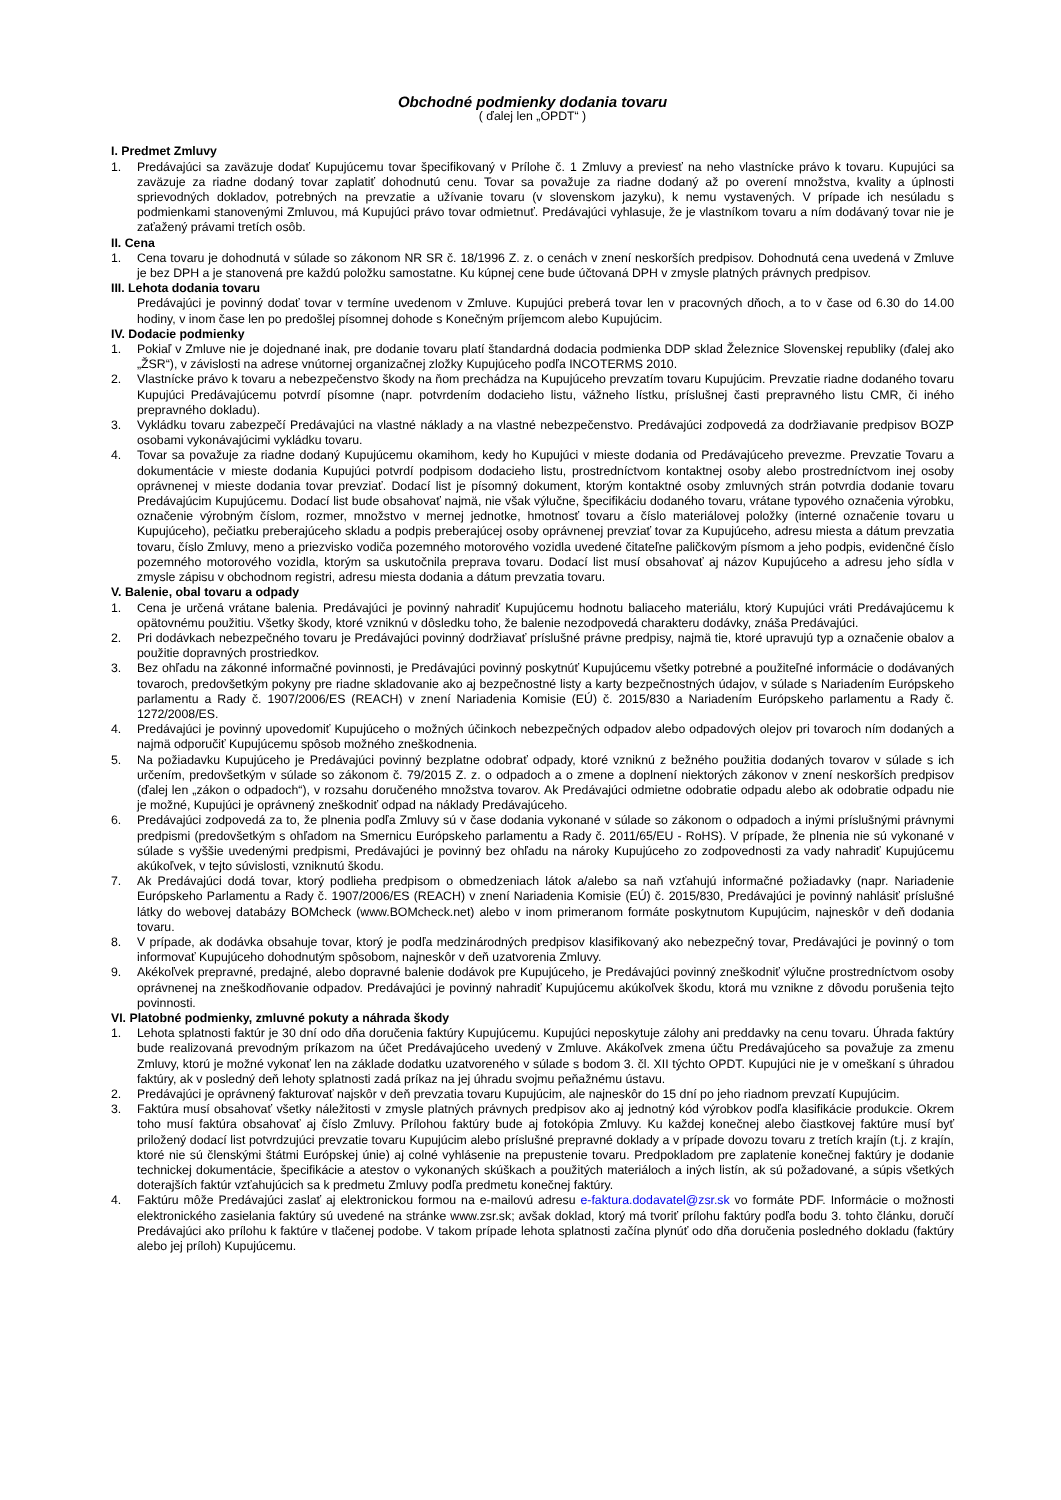Obchodné podmienky dodania tovaru
( ďalej len „OPDT“ )
I. Predmet Zmluvy
1. Predávajúci sa zaväzuje dodať Kupujúcemu tovar špecifikovaný v Prílohe č. 1 Zmluvy a previesť na neho vlastnícke právo k tovaru. Kupujúci sa zaväzuje za riadne dodaný tovar zaplatiť dohodnutú cenu. Tovar sa považuje za riadne dodaný až po overení množstva, kvality a úplnosti sprievodných dokladov, potrebných na prevzatie a užívanie tovaru (v slovenskom jazyku), k nemu vystavených. V prípade ich nesúladu s podmienkami stanovenými Zmluvou, má Kupujúci právo tovar odmietnuť. Predávajúci vyhlasuje, že je vlastníkom tovaru a ním dodávaný tovar nie je zaťažený právami tretích osôb.
II. Cena
1. Cena tovaru je dohodnutá v súlade so zákonom NR SR č. 18/1996 Z. z. o cenách v znení neskorších predpisov. Dohodnutá cena uvedená v Zmluve je bez DPH a je stanovená pre každú položku samostatne. Ku kúpnej cene bude účtovaná DPH v zmysle platných právnych predpisov.
III. Lehota dodania tovaru
Predávajúci je povinný dodať tovar v termíne uvedenom v Zmluve. Kupujúci preberá tovar len v pracovných dňoch, a to v čase od 6.30 do 14.00 hodiny, v inom čase len po predošlej písomnej dohode s Konečným príjemcom alebo Kupujúcim.
IV. Dodacie podmienky
1. Pokiaľ v Zmluve nie je dojednané inak, pre dodanie tovaru platí štandardná dodacia podmienka DDP sklad Železnice Slovenskej republiky (ďalej ako „ŽSR“), v závislosti na adrese vnútornej organizačnej zložky Kupujúceho podľa INCOTERMS 2010.
2. Vlastnícke právo k tovaru a nebezpečenstvo škody na ňom prechádza na Kupujúceho prevzatím tovaru Kupujúcim. Prevzatie riadne dodaného tovaru Kupujúci Predávajúcemu potvrdí písomne (napr. potvrdením dodacieho listu, vážneho lístku, príslušnej časti prepravného listu CMR, či iného prepravného dokladu).
3. Vykládku tovaru zabezpečí Predávajúci na vlastné náklady a na vlastné nebezpečenstvo. Predávajúci zodpovedá za dodržiavanie predpisov BOZP osobami vykonávajúcimi vykládku tovaru.
4. Tovar sa považuje za riadne dodaný Kupujúcemu okamihom, kedy ho Kupujúci v mieste dodania od Predávajúceho prevezme. Prevzatie Tovaru a dokumentácie v mieste dodania Kupujúci potvrdí podpisom dodacieho listu, prostredníctvom kontaktnej osoby alebo prostredníctvom inej osoby oprávnenej v mieste dodania tovar prevziať. Dodací list je písomný dokument, ktorým kontaktné osoby zmluvných strán potvrdia dodanie tovaru Predávajúcim Kupujúcemu. Dodací list bude obsahovať najmä, nie však výlučne, špecifikáciu dodaného tovaru, vrátane typového označenia výrobku, označenie výrobným číslom, rozmer, množstvo v mernej jednotke, hmotnosť tovaru a číslo materiálovej položky (interné označenie tovaru u Kupujúceho), pečiatku preberajúceho skladu a podpis preberajúcej osoby oprávnenej prevziať tovar za Kupujúceho, adresu miesta a dátum prevzatia tovaru, číslo Zmluvy, meno a priezvisko vodiča pozemného motorového vozidla uvedené čitateľne paličkovým písmom a jeho podpis, evidenčné číslo pozemného motorového vozidla, ktorým sa uskutočnila preprava tovaru. Dodací list musí obsahovať aj názov Kupujúceho a adresu jeho sídla v zmysle zápisu v obchodnom registri, adresu miesta dodania a dátum prevzatia tovaru.
V. Balenie, obal tovaru a odpady
1. Cena je určená vrátane balenia. Predávajúci je povinný nahradiť Kupujúcemu hodnotu baliaceho materiálu, ktorý Kupujúci vráti Predávajúcemu k opätovnému použitiu. Všetky škody, ktoré vzniknú v dôsledku toho, že balenie nezodpovedá charakteru dodávky, znáša Predávajúci.
2. Pri dodávkach nebezpečného tovaru je Predávajúci povinný dodržiavať príslušné právne predpisy, najmä tie, ktoré upravujú typ a označenie obalov a použitie dopravných prostriedkov.
3. Bez ohľadu na zákonné informačné povinnosti, je Predávajúci povinný poskytnúť Kupujúcemu všetky potrebné a použiteľné informácie o dodávaných tovaroch, predovšetkým pokyny pre riadne skladovanie ako aj bezpečnostné listy a karty bezpečnostných údajov, v súlade s Nariadením Európskeho parlamentu a Rady č. 1907/2006/ES (REACH) v znení Nariadenia Komisie (EÚ) č. 2015/830 a Nariadením Európskeho parlamentu a Rady č. 1272/2008/ES.
4. Predávajúci je povinný upovedomiť Kupujúceho o možných účinkoch nebezpečných odpadov alebo odpadových olejov pri tovaroch ním dodaných a najmä odporučiť Kupujúcemu spôsob možného zneškodnenia.
5. Na požiadavku Kupujúceho je Predávajúci povinný bezplatne odobrať odpady, ktoré vzniknú z bežného použitia dodaných tovarov v súlade s ich určením, predovšetkým v súlade so zákonom č. 79/2015 Z. z. o odpadoch a o zmene a doplnení niektorých zákonov v znení neskorších predpisov (ďalej len „zákon o odpadoch“), v rozsahu doručeného množstva tovarov. Ak Predávajúci odmietne odobratie odpadu alebo ak odobratie odpadu nie je možné, Kupujúci je oprávnený zneškodniť odpad na náklady Predávajúceho.
6. Predávajúci zodpovedá za to, že plnenia podľa Zmluvy sú v čase dodania vykonané v súlade so zákonom o odpadoch a inými príslušnými právnymi predpismi (predovšetkým s ohľadom na Smernicu Európskeho parlamentu a Rady č. 2011/65/EU - RoHS). V prípade, že plnenia nie sú vykonané v súlade s vyššie uvedenými predpismi, Predávajúci je povinný bez ohľadu na nároky Kupujúceho zo zodpovednosti za vady nahradiť Kupujúcemu akúkoľvek, v tejto súvislosti, vzniknutú škodu.
7. Ak Predávajúci dodá tovar, ktorý podlieha predpisom o obmedzeniach látok a/alebo sa naň vzťahujú informačné požiadavky (napr. Nariadenie Európskeho Parlamentu a Rady č. 1907/2006/ES (REACH) v znení Nariadenia Komisie (EÚ) č. 2015/830, Predávajúci je povinný nahlásiť príslušné látky do webovej databázy BOMcheck (www.BOMcheck.net) alebo v inom primeranom formáte poskytnutom Kupujúcim, najneskôr v deň dodania tovaru.
8. V prípade, ak dodávka obsahuje tovar, ktorý je podľa medzinárodných predpisov klasifikovaný ako nebezpečný tovar, Predávajúci je povinný o tom informovať Kupujúceho dohodnutým spôsobom, najneskôr v deň uzatvorenia Zmluvy.
9. Akékoľvek prepravné, predajné, alebo dopravné balenie dodávok pre Kupujúceho, je Predávajúci povinný zneškodniť výlučne prostredníctvom osoby oprávnenej na zneškodňovanie odpadov. Predávajúci je povinný nahradiť Kupujúcemu akúkoľvek škodu, ktorá mu vznikne z dôvodu porušenia tejto povinnosti.
VI. Platobné podmienky, zmluvné pokuty a náhrada škody
1. Lehota splatnosti faktúr je 30 dní odo dňa doručenia faktúry Kupujúcemu. Kupujúci neposkytuje zálohy ani preddavky na cenu tovaru. Úhrada faktúry bude realizovaná prevodným príkazom na účet Predávajúceho uvedený v Zmluve. Akákoľvek zmena účtu Predávajúceho sa považuje za zmenu Zmluvy, ktorú je možné vykonať len na základe dodatku uzatvoreného v súlade s bodom 3. čl. XII týchto OPDT. Kupujúci nie je v omeškaní s úhradou faktúry, ak v posledný deň lehoty splatnosti zadá príkaz na jej úhradu svojmu peňažnému ústavu.
2. Predávajúci je oprávnený fakturovať najskôr v deň prevzatia tovaru Kupujúcim, ale najneskôr do 15 dní po jeho riadnom prevzatí Kupujúcim.
3. Faktúra musí obsahovať všetky náležitosti v zmysle platných právnych predpisov ako aj jednotný kód výrobkov podľa klasifikácie produkcie. Okrem toho musí faktúra obsahovať aj číslo Zmluvy. Prílohou faktúry bude aj fotokópia Zmluvy. Ku každej konečnej alebo čiastkovej faktúre musí byť priložený dodací list potvrdzujúci prevzatie tovaru Kupujúcim alebo príslušné prepravné doklady a v prípade dovozu tovaru z tretích krajín (t.j. z krajín, ktoré nie sú členskými štátmi Európskej únie) aj colné vyhlásenie na prepustenie tovaru. Predpokladom pre zaplatenie konečnej faktúry je dodanie technickej dokumentácie, špecifikácie a atestov o vykonaných skúškach a použitých materiáloch a iných listín, ak sú požadované, a súpis všetkých doterajších faktúr vzťahujúcich sa k predmetu Zmluvy podľa predmetu konečnej faktúry.
4. Faktúru môže Predávajúci zaslať aj elektronickou formou na e-mailovú adresu e-faktura.dodavatel@zsr.sk vo formáte PDF. Informácie o možnosti elektronického zasielania faktúry sú uvedené na stránke www.zsr.sk; avšak doklad, ktorý má tvoriť prílohu faktúry podľa bodu 3. tohto článku, doručí Predávajúci ako prílohu k faktúre v tlačenej podobe. V takom prípade lehota splatnosti začína plynúť odo dňa doručenia posledného dokladu (faktúry alebo jej príloh) Kupujúcemu.